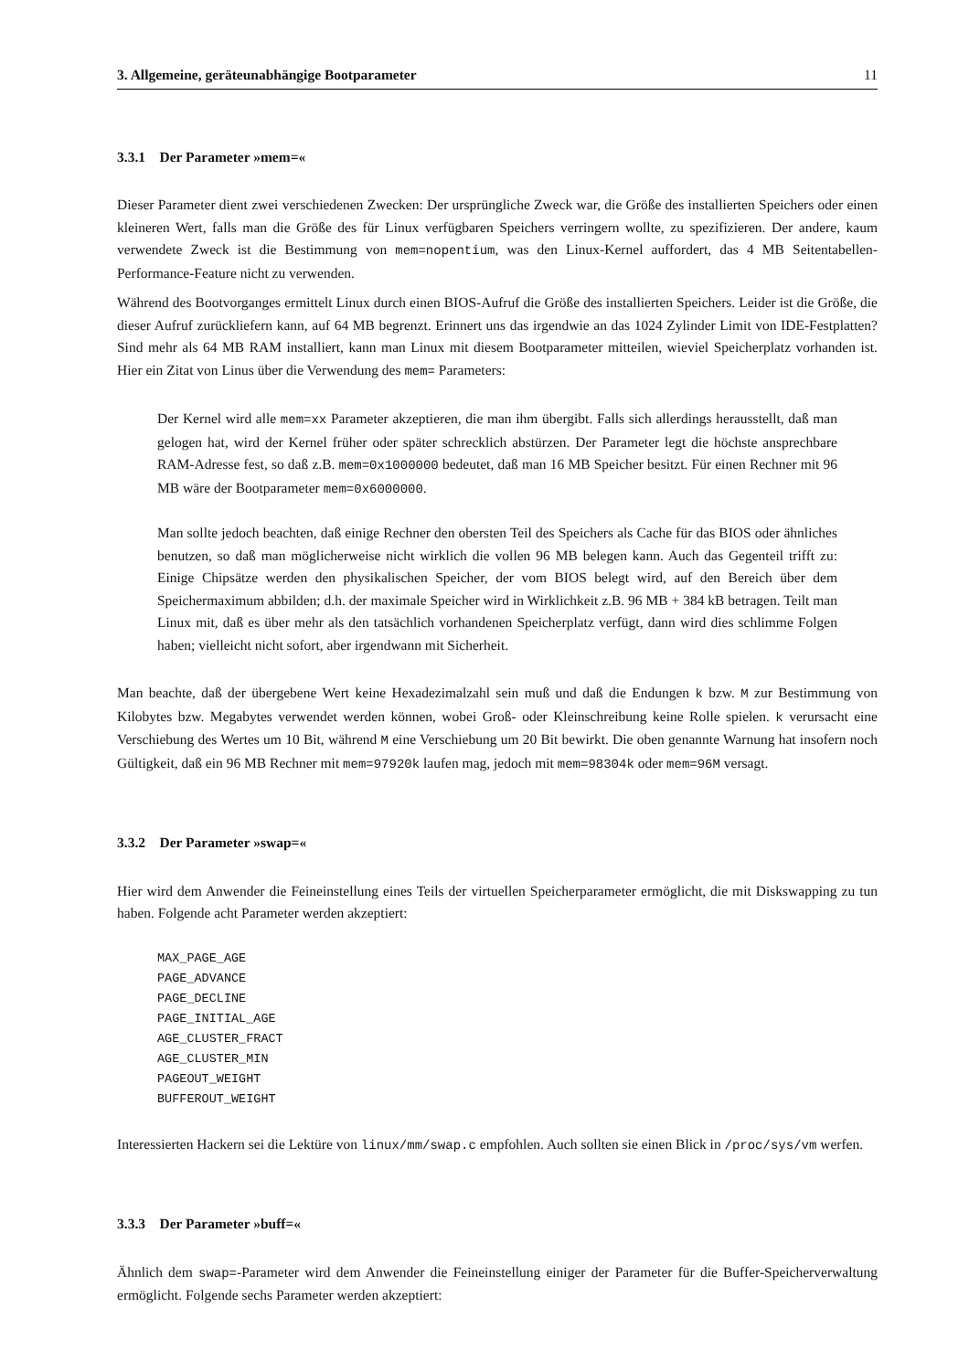3. Allgemeine, geräteunabhängige Bootparameter 11
3.3.1 Der Parameter »mem=«
Dieser Parameter dient zwei verschiedenen Zwecken: Der ursprüngliche Zweck war, die Größe des installierten Speichers oder einen kleineren Wert, falls man die Größe des für Linux verfügbaren Speichers verringern wollte, zu spezifizieren. Der andere, kaum verwendete Zweck ist die Bestimmung von mem=nopentium, was den Linux-Kernel auffordert, das 4 MB Seitentabellen-Performance-Feature nicht zu verwenden.
Während des Bootvorganges ermittelt Linux durch einen BIOS-Aufruf die Größe des installierten Speichers. Leider ist die Größe, die dieser Aufruf zurückliefern kann, auf 64 MB begrenzt. Erinnert uns das irgendwie an das 1024 Zylinder Limit von IDE-Festplatten? Sind mehr als 64 MB RAM installiert, kann man Linux mit diesem Bootparameter mitteilen, wieviel Speicherplatz vorhanden ist. Hier ein Zitat von Linus über die Verwendung des mem= Parameters:
Der Kernel wird alle mem=xx Parameter akzeptieren, die man ihm übergibt. Falls sich allerdings herausstellt, daß man gelogen hat, wird der Kernel früher oder später schrecklich abstürzen. Der Parameter legt die höchste ansprechbare RAM-Adresse fest, so daß z.B. mem=0x1000000 bedeutet, daß man 16 MB Speicher besitzt. Für einen Rechner mit 96 MB wäre der Bootparameter mem=0x6000000.
Man sollte jedoch beachten, daß einige Rechner den obersten Teil des Speichers als Cache für das BIOS oder ähnliches benutzen, so daß man möglicherweise nicht wirklich die vollen 96 MB belegen kann. Auch das Gegenteil trifft zu: Einige Chipsätze werden den physikalischen Speicher, der vom BIOS belegt wird, auf den Bereich über dem Speichermaximum abbilden; d.h. der maximale Speicher wird in Wirklichkeit z.B. 96 MB + 384 kB betragen. Teilt man Linux mit, daß es über mehr als den tatsächlich vorhandenen Speicherplatz verfügt, dann wird dies schlimme Folgen haben; vielleicht nicht sofort, aber irgendwann mit Sicherheit.
Man beachte, daß der übergebene Wert keine Hexadezimalzahl sein muß und daß die Endungen k bzw. M zur Bestimmung von Kilobytes bzw. Megabytes verwendet werden können, wobei Groß- oder Kleinschreibung keine Rolle spielen. k verursacht eine Verschiebung des Wertes um 10 Bit, während M eine Verschiebung um 20 Bit bewirkt. Die oben genannte Warnung hat insofern noch Gültigkeit, daß ein 96 MB Rechner mit mem=97920k laufen mag, jedoch mit mem=98304k oder mem=96M versagt.
3.3.2 Der Parameter »swap=«
Hier wird dem Anwender die Feineinstellung eines Teils der virtuellen Speicherparameter ermöglicht, die mit Diskswapping zu tun haben. Folgende acht Parameter werden akzeptiert:
MAX_PAGE_AGE
PAGE_ADVANCE
PAGE_DECLINE
PAGE_INITIAL_AGE
AGE_CLUSTER_FRACT
AGE_CLUSTER_MIN
PAGEOUT_WEIGHT
BUFFEROUT_WEIGHT
Interessierten Hackern sei die Lektüre von linux/mm/swap.c empfohlen. Auch sollten sie einen Blick in /proc/sys/vm werfen.
3.3.3 Der Parameter »buff=«
Ähnlich dem swap=-Parameter wird dem Anwender die Feineinstellung einiger der Parameter für die Buffer-Speicherverwaltung ermöglicht. Folgende sechs Parameter werden akzeptiert: